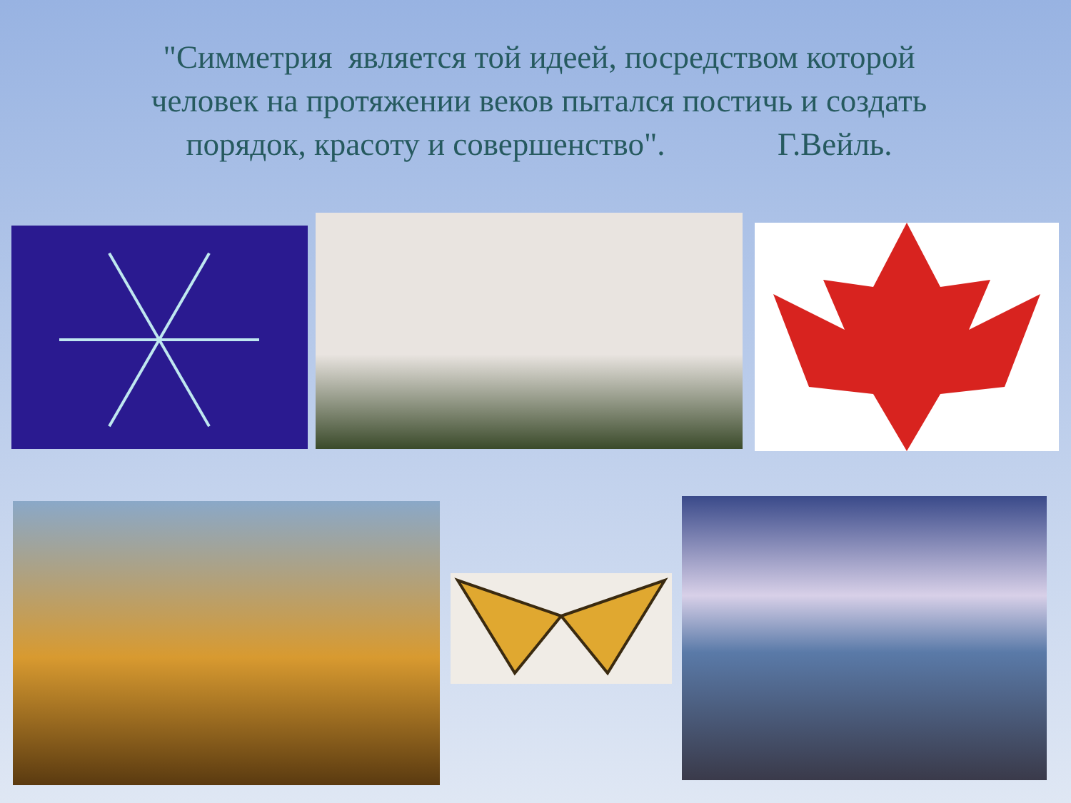"Симметрия является той идеей, посредством которой человек на протяжении веков пытался постичь и создать порядок, красоту и совершенство". Г.Вейль.